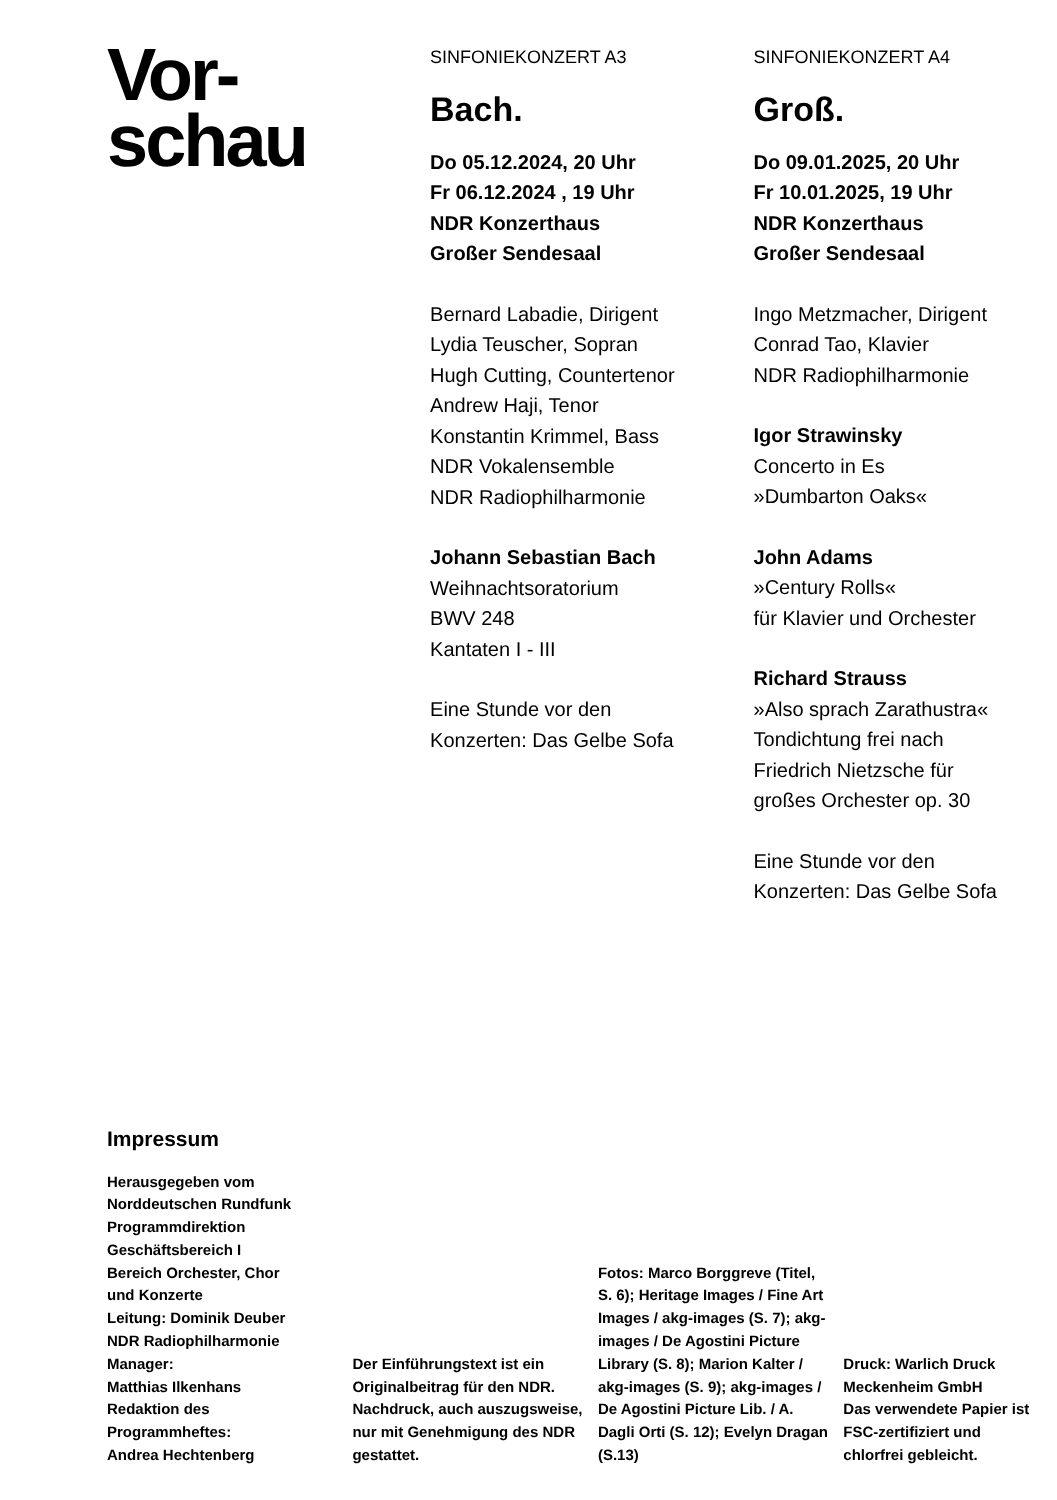Vor-
schau
SINFONIEKONZERT A3
Bach.
Do 05.12.2024, 20 Uhr
Fr 06.12.2024 , 19 Uhr
NDR Konzerthaus
Großer Sendesaal
Bernard Labadie, Dirigent
Lydia Teuscher, Sopran
Hugh Cutting, Countertenor
Andrew Haji, Tenor
Konstantin Krimmel, Bass
NDR Vokalensemble
NDR Radiophilharmonie
Johann Sebastian Bach
Weihnachtsoratorium
BWV 248
Kantaten I - III
Eine Stunde vor den
Konzerten: Das Gelbe Sofa
SINFONIEKONZERT A4
Groß.
Do 09.01.2025, 20 Uhr
Fr 10.01.2025, 19 Uhr
NDR Konzerthaus
Großer Sendesaal
Ingo Metzmacher, Dirigent
Conrad Tao, Klavier
NDR Radiophilharmonie
Igor Strawinsky
Concerto in Es
»Dumbarton Oaks«
John Adams
»Century Rolls«
für Klavier und Orchester
Richard Strauss
»Also sprach Zarathustra«
Tondichtung frei nach
Friedrich Nietzsche für
großes Orchester op. 30
Eine Stunde vor den
Konzerten: Das Gelbe Sofa
Impressum
Herausgegeben vom
Norddeutschen Rundfunk
Programmdirektion
Geschäftsbereich I
Bereich Orchester, Chor
und Konzerte
Leitung: Dominik Deuber
NDR Radiophilharmonie
Manager:
Matthias Ilkenhans
Redaktion des
Programmheftes:
Andrea Hechtenberg
Der Einführungstext ist ein Originalbeitrag für den NDR. Nachdruck, auch auszugsweise, nur mit Genehmigung des NDR gestattet.
Fotos: Marco Borggreve (Titel, S. 6); Heritage Images / Fine Art Images / akg-images (S. 7); akg-images / De Agostini Picture Library (S. 8); Marion Kalter / akg-images (S. 9); akg-images / De Agostini Picture Lib. / A. Dagli Orti (S. 12); Evelyn Dragan (S.13)
Druck: Warlich Druck Meckenheim GmbH
Das verwendete Papier ist FSC-zertifiziert und chlorfrei gebleicht.